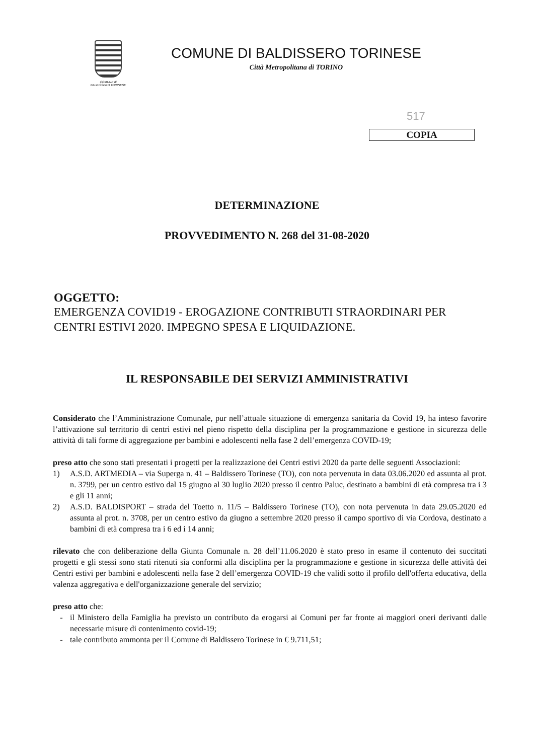COMUNE di
BALDISSERO TORINESE
COMUNE DI BALDISSERO TORINESE
Città Metropolitana di TORINO
517
COPIA
DETERMINAZIONE
PROVVEDIMENTO N. 268 del 31-08-2020
OGGETTO:
EMERGENZA COVID19 - EROGAZIONE CONTRIBUTI STRAORDINARI PER CENTRI ESTIVI 2020. IMPEGNO SPESA E LIQUIDAZIONE.
IL RESPONSABILE DEI SERVIZI AMMINISTRATIVI
Considerato che l’Amministrazione Comunale, pur nell’attuale situazione di emergenza sanitaria da Covid 19, ha inteso favorire l’attivazione sul territorio di centri estivi nel pieno rispetto della disciplina per la programmazione e gestione in sicurezza delle attività di tali forme di aggregazione per bambini e adolescenti nella fase 2 dell’emergenza COVID-19;
preso atto che sono stati presentati i progetti per la realizzazione dei Centri estivi 2020 da parte delle seguenti Associazioni:
1) A.S.D. ARTMEDIA – via Superga n. 41 – Baldissero Torinese (TO), con nota pervenuta in data 03.06.2020 ed assunta al prot. n. 3799, per un centro estivo dal 15 giugno al 30 luglio 2020 presso il centro Paluc, destinato a bambini di età compresa tra i 3 e gli 11 anni;
2) A.S.D. BALDISPORT – strada del Toetto n. 11/5 – Baldissero Torinese (TO), con nota pervenuta in data 29.05.2020 ed assunta al prot. n. 3708, per un centro estivo da giugno a settembre 2020 presso il campo sportivo di via Cordova, destinato a bambini di età compresa tra i 6 ed i 14 anni;
rilevato che con deliberazione della Giunta Comunale n. 28 dell’11.06.2020 è stato preso in esame il contenuto dei succitati progetti e gli stessi sono stati ritenuti sia conformi alla disciplina per la programmazione e gestione in sicurezza delle attività dei Centri estivi per bambini e adolescenti nella fase 2 dell’emergenza COVID-19 che validi sotto il profilo dell'offerta educativa, della valenza aggregativa e dell'organizzazione generale del servizio;
preso atto che:
- il Ministero della Famiglia ha previsto un contributo da erogarsi ai Comuni per far fronte ai maggiori oneri derivanti dalle necessarie misure di contenimento covid-19;
- tale contributo ammonta per il Comune di Baldissero Torinese in € 9.711,51;